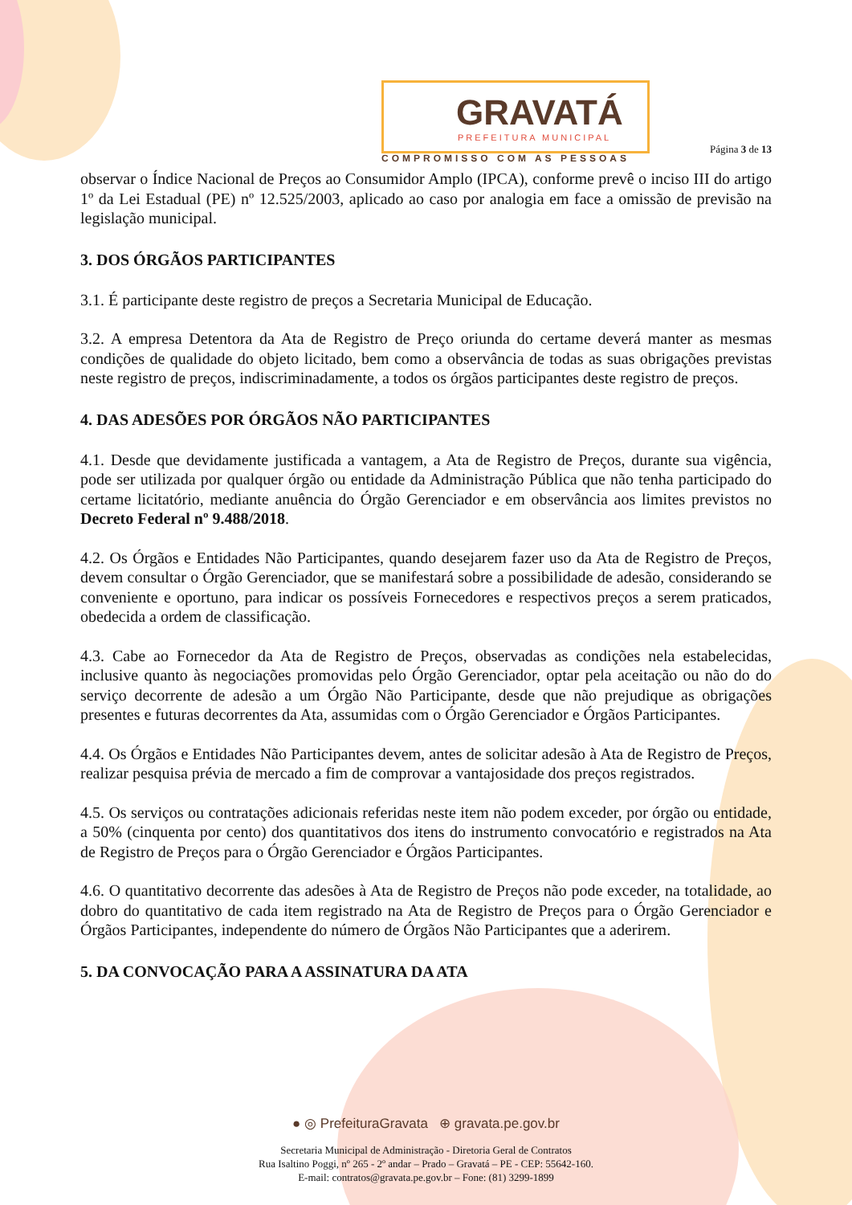GRAVATÁ
PREFEITURA MUNICIPAL
COMPROMISSO COM AS PESSOAS
Página 3 de 13
observar o Índice Nacional de Preços ao Consumidor Amplo (IPCA), conforme prevê o inciso III do artigo 1º da Lei Estadual (PE) nº 12.525/2003, aplicado ao caso por analogia em face a omissão de previsão na legislação municipal.
3. DOS ÓRGÃOS PARTICIPANTES
3.1. É participante deste registro de preços a Secretaria Municipal de Educação.
3.2. A empresa Detentora da Ata de Registro de Preço oriunda do certame deverá manter as mesmas condições de qualidade do objeto licitado, bem como a observância de todas as suas obrigações previstas neste registro de preços, indiscriminadamente, a todos os órgãos participantes deste registro de preços.
4. DAS ADESÕES POR ÓRGÃOS NÃO PARTICIPANTES
4.1. Desde que devidamente justificada a vantagem, a Ata de Registro de Preços, durante sua vigência, pode ser utilizada por qualquer órgão ou entidade da Administração Pública que não tenha participado do certame licitatório, mediante anuência do Órgão Gerenciador e em observância aos limites previstos no Decreto Federal nº 9.488/2018.
4.2. Os Órgãos e Entidades Não Participantes, quando desejarem fazer uso da Ata de Registro de Preços, devem consultar o Órgão Gerenciador, que se manifestará sobre a possibilidade de adesão, considerando se conveniente e oportuno, para indicar os possíveis Fornecedores e respectivos preços a serem praticados, obedecida a ordem de classificação.
4.3. Cabe ao Fornecedor da Ata de Registro de Preços, observadas as condições nela estabelecidas, inclusive quanto às negociações promovidas pelo Órgão Gerenciador, optar pela aceitação ou não do do serviço decorrente de adesão a um Órgão Não Participante, desde que não prejudique as obrigações presentes e futuras decorrentes da Ata, assumidas com o Órgão Gerenciador e Órgãos Participantes.
4.4. Os Órgãos e Entidades Não Participantes devem, antes de solicitar adesão à Ata de Registro de Preços, realizar pesquisa prévia de mercado a fim de comprovar a vantajosidade dos preços registrados.
4.5. Os serviços ou contratações adicionais referidas neste item não podem exceder, por órgão ou entidade, a 50% (cinquenta por cento) dos quantitativos dos itens do instrumento convocatório e registrados na Ata de Registro de Preços para o Órgão Gerenciador e Órgãos Participantes.
4.6. O quantitativo decorrente das adesões à Ata de Registro de Preços não pode exceder, na totalidade, ao dobro do quantitativo de cada item registrado na Ata de Registro de Preços para o Órgão Gerenciador e Órgãos Participantes, independente do número de Órgãos Não Participantes que a aderirem.
5. DA CONVOCAÇÃO PARA A ASSINATURA DA ATA
● ◎ PrefeituraGravata ⊕ gravata.pe.gov.br
Secretaria Municipal de Administração - Diretoria Geral de Contratos
Rua Isaltino Poggi, nº 265 - 2º andar – Prado – Gravatá – PE - CEP: 55642-160.
E-mail: contratos@gravata.pe.gov.br – Fone: (81) 3299-1899